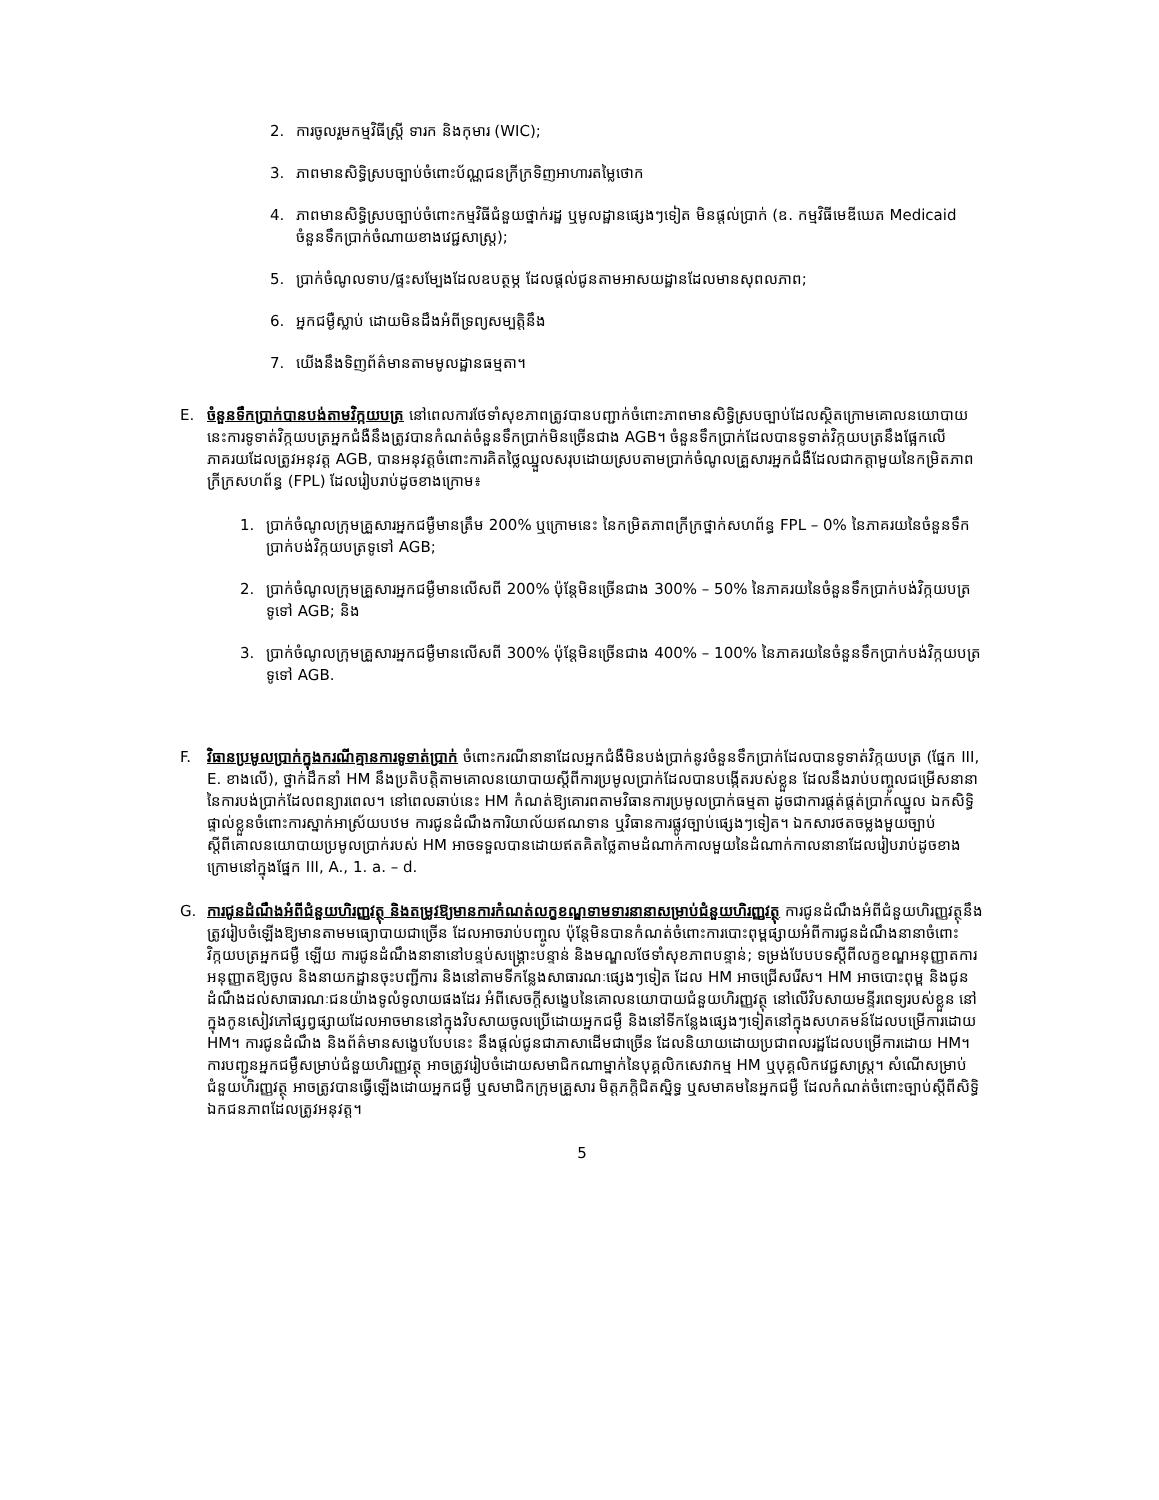2. ការចូលរួមកម្មវិធីស្ត្រី ទារក និងកុមារ (WIC);
3. ភាពមានសិទ្ធិស្របច្បាប់ចំពោះប័ណ្ណជនក្រីក្រទិញអាហារតម្លៃថោក
4. ភាពមានសិទ្ធិស្របច្បាប់ចំពោះកម្មវិធីជំនួយថ្នាក់រដ្ឋ ឬមូលដ្ឋានផ្សេងៗទៀត មិនផ្តល់ប្រាក់ (ឧ. កម្មវិធីមេឌីឃេត Medicaid ចំនួនទឹកប្រាក់ចំណាយខាងវេជ្ជសាស្ត្រ);
5. ប្រាក់ចំណូលទាប/ផ្ទះសម្បែងដែលឧបត្ថម្ភ ដែលផ្តល់ជូនតាមអាសយដ្ឋានដែលមានសុពលភាព;
6. អ្នកជម្ងឺស្លាប់ ដោយមិនដឹងអំពីទ្រព្យសម្បត្តិនឹង
7. យើងនឹងទិញព័ត៌មានតាមមូលដ្ឋានធម្មតា។
E. ចំនួនទឹកប្រាក់បានបង់តាមវិក្កយបត្រ នៅពេលការថែទាំសុខភាពត្រូវបានបញ្ជាក់ចំពោះភាពមានសិទ្ធិស្របច្បាប់ដែលស្ថិតក្រោមគោលនយោបាយនេះការទូទាត់វិក្កយបត្រអ្នកជំងឺនឹងត្រូវបានកំណត់ចំនួនទឹកប្រាក់មិនច្រើនជាង AGB។ ចំនួនទឹកប្រាក់ដែលបានទូទាត់វិក្កយបត្រនឹងផ្អែកលើភាគរយដែលត្រូវអនុវត្ត AGB, បានអនុវត្តចំពោះការគិតថ្លៃឈ្នួលសរុបដោយស្របតាមប្រាក់ចំណូលគ្រួសារអ្នកជំងឺដែលជាកត្តាមួយនៃកម្រិតភាពក្រីក្រសហព័ន្ធ (FPL) ដែលរៀបរាប់ដូចខាងក្រោម៖
1. ប្រាក់ចំណូលក្រុមគ្រួសារអ្នកជម្ងឺមានត្រឹម 200% ឬក្រោមនេះ នៃកម្រិតភាពក្រីក្រថ្នាក់សហព័ន្ធ FPL – 0% នៃភាគរយនៃចំនួនទឹកប្រាក់បង់វិក្កយបត្រទូទៅ AGB;
2. ប្រាក់ចំណូលក្រុមគ្រួសារអ្នកជម្ងឺមានលើសពី 200% ប៉ុន្តែមិនច្រើនជាង 300% – 50% នៃភាគរយនៃចំនួនទឹកប្រាក់បង់វិក្កយបត្រទូទៅ AGB; និង
3. ប្រាក់ចំណូលក្រុមគ្រួសារអ្នកជម្ងឺមានលើសពី 300% ប៉ុន្តែមិនច្រើនជាង 400% – 100% នៃភាគរយនៃចំនួនទឹកប្រាក់បង់វិក្កយបត្រទូទៅ AGB.
F. វិធានប្រមូលប្រាក់ក្នុងករណីគ្មានការទូទាត់ប្រាក់ ចំពោះករណីនានាដែលអ្នកជំងឺមិនបង់ប្រាក់នូវចំនួនទឹកប្រាក់ដែលបានទូទាត់វិក្កយបត្រ (ផ្នែក III, E. ខាងលើ), ថ្នាក់ដឹកនាំ HM នឹងប្រតិបត្តិតាមគោលនយោបាយស្តីពីការប្រមូលប្រាក់ដែលបានបង្កើតរបស់ខ្លួន ដែលនឹងរាប់បញ្ចូលជម្រើសនានានៃការបង់ប្រាក់ដែលពន្យារពេល។ នៅពេលឆាប់នេះ HM កំណត់ឱ្យគោរពតាមវិធានការប្រមូលប្រាក់ធម្មតា ដូចជាការផ្តត់ផ្តត់ប្រាក់ឈ្នួល ឯកសិទ្ធិផ្ទាល់ខ្លួនចំពោះការស្នាក់អាស្រ័យបឋម ការជូនដំណឹងការិយាល័យឥណទាន ឬវិធានការផ្លូវច្បាប់ផ្សេងៗទៀត។ ឯកសារថតចម្លងមួយច្បាប់ស្តីពីគោលនយោបាយប្រមូលប្រាក់របស់ HM អាចទទួលបានដោយឥតគិតថ្លៃតាមដំណាក់កាលមួយនៃដំណាក់កាលនានាដែលរៀបរាប់ដូចខាងក្រោមនៅក្នុងផ្នែក III, A., 1. a. – d.
G. ការជូនដំណឹងអំពីជំនួយហិរញ្ញវត្ថុ និងតម្រូវឱ្យមានការកំណត់លក្ខខណ្ឌទាមទារនានាសម្រាប់ជំនួយហិរញ្ញវត្ថុ ការជូនដំណឹងអំពីជំនួយហិរញ្ញវត្ថុនឹងត្រូវរៀបចំឡើងឱ្យមានតាមមធ្យោបាយជាច្រើន ដែលអាចរាប់បញ្ចូល ប៉ុន្តែមិនបានកំណត់ចំពោះការបោះពុម្ពផ្សាយអំពីការជូនដំណឹងនានាចំពោះវិក្កយបត្រអ្នកជម្ងឺ ឡើយ ការជូនដំណឹងនានានៅបន្ទប់សង្គ្រោះបន្ទាន់ និងមណ្ឌលថែទាំសុខភាពបន្ទាន់; ទម្រង់បែបបទស្តីពីលក្ខខណ្ឌអនុញ្ញាតការអនុញ្ញាតឱ្យចូល និងនាយកដ្ឋានចុះបញ្ជីការ និងនៅតាមទីកន្លែងសាធារណៈផ្សេងៗទៀត ដែល HM អាចជ្រើសរើស។ HM អាចបោះពុម្ព និងជូនដំណឹងដល់សាធារណៈជនយ៉ាងទូលំទូលាយផងដែរ អំពីសេចក្តីសង្ខេបនៃគោលនយោបាយជំនួយហិរញ្ញវត្ថុ នៅលើវិបសាយមន្ទីរពេទ្យរបស់ខ្លួន នៅក្នុងកូនសៀវភៅផ្សព្វផ្សាយដែលអាចមាននៅក្នុងវិបសាយចូលប្រើដោយអ្នកជម្ងឺ និងនៅទីកន្លែងផ្សេងៗទៀតនៅក្នុងសហគមន៍ដែលបម្រើការដោយ HM។ ការជូនដំណឹង និងព័ត៌មានសង្ខេបបែបនេះ នឹងផ្តល់ជូនជាភាសាដើមជាច្រើន ដែលនិយាយដោយប្រជាពលរដ្ឋដែលបម្រើការដោយ HM។ ការបញ្ជូនអ្នកជម្ងឺសម្រាប់ជំនួយហិរញ្ញវត្ថុ អាចត្រូវរៀបចំដោយសមាជិកណាម្នាក់នៃបុគ្គលិកសេវាកម្ម HM ឬបុគ្គលិកវេជ្ជសាស្ត្រ។ សំណើសម្រាប់ជំនួយហិរញ្ញវត្ថុ អាចត្រូវបានធ្វើឡើងដោយអ្នកជម្ងឺ ឬសមាជិកក្រុមគ្រួសារ មិត្តភក្តិជិតស្និទ្ធ ឬសមាគមនៃអ្នកជម្ងឺ ដែលកំណត់ចំពោះច្បាប់ស្តីពីសិទ្ធិឯកជនភាពដែលត្រូវអនុវត្ត។
5